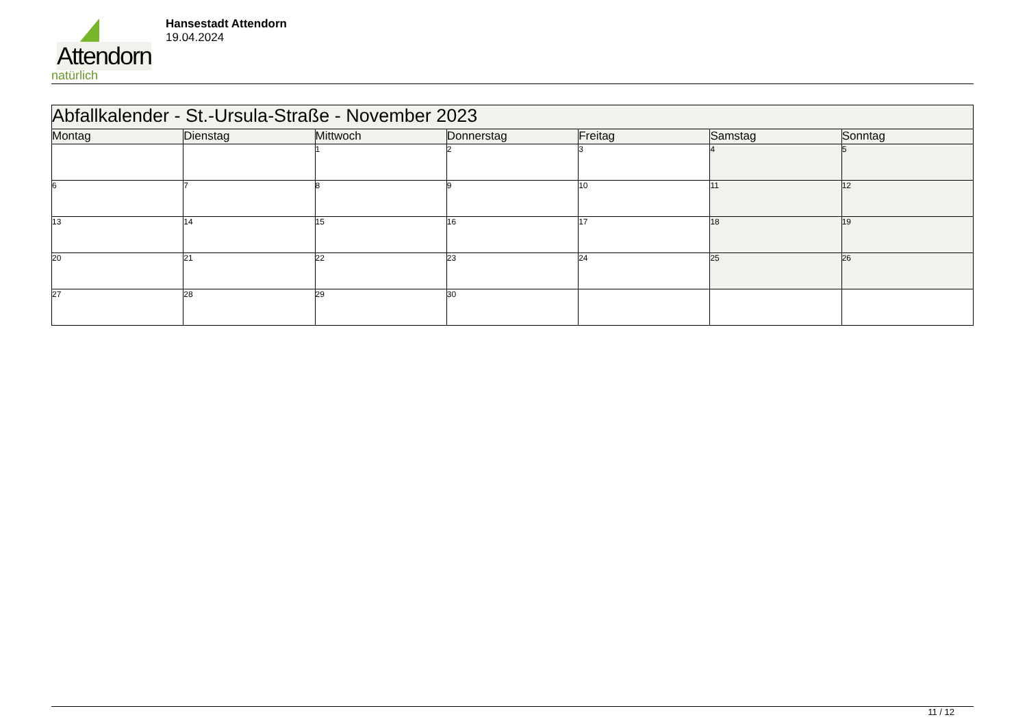Attendorn
natürlich
Hansestadt Attendorn
19.04.2024
| Abfallkalender - St.-Ursula-Straße - November 2023 | | | | | | |
| Montag | Dienstag | Mittwoch | Donnerstag | Freitag | Samstag | Sonntag |
| | | 1 | 2 | 3 | 4 | 5 |
| 6 | 7 | 8 | 9 | 10 | 11 | 12 |
| 13 | 14 | 15 | 16 | 17 | 18 | 19 |
| 20 | 21 | 22 | 23 | 24 | 25 | 26 |
| 27 | 28 | 29 | 30 | | | |
11 / 12